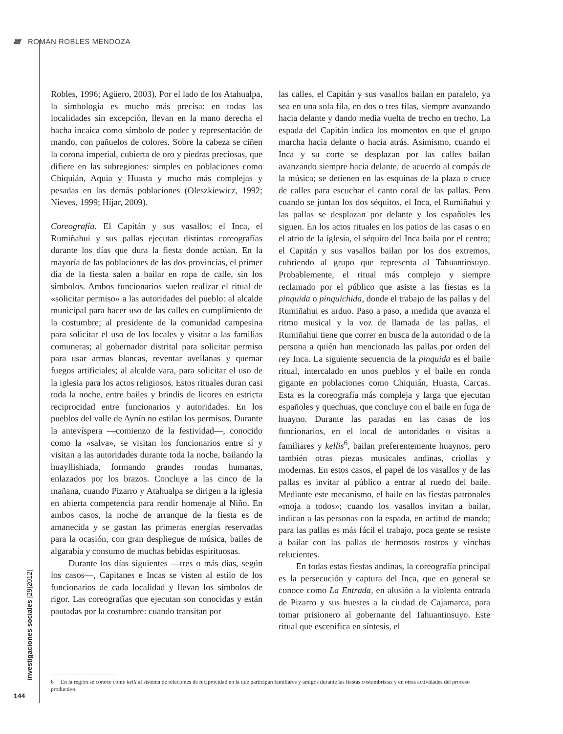////// ROMÁN ROBLES MENDOZA
Robles, 1996; Agüero, 2003). Por el lado de los Atahualpa, la simbología es mucho más precisa: en todas las localidades sin excepción, llevan en la mano derecha el hacha incaica como símbolo de poder y representación de mando, con pañuelos de colores. Sobre la cabeza se ciñen la corona imperial, cubierta de oro y piedras preciosas, que difiere en las subregiones: simples en poblaciones como Chiquián, Aquia y Huasta y mucho más complejas y pesadas en las demás poblaciones (Oleszkiewicz, 1992; Nieves, 1999; Híjar, 2009).
Coreografía. El Capitán y sus vasallos; el Inca, el Rumiñahui y sus pallas ejecutan distintas coreografías durante los días que dura la fiesta donde actúan. En la mayoría de las poblaciones de las dos provincias, el primer día de la fiesta salen a bailar en ropa de calle, sin los símbolos. Ambos funcionarios suelen realizar el ritual de «solicitar permiso» a las autoridades del pueblo: al alcalde municipal para hacer uso de las calles en cumplimiento de la costumbre; al presidente de la comunidad campesina para solicitar el uso de los locales y visitar a las familias comuneras; al gobernador distrital para solicitar permiso para usar armas blancas, reventar avellanas y quemar fuegos artificiales; al alcalde vara, para solicitar el uso de la iglesia para los actos religiosos. Estos rituales duran casi toda la noche, entre bailes y brindis de licores en estricta reciprocidad entre funcionarios y autoridades. En los pueblos del valle de Aynín no estilan los permisos. Durante la antevíspera —comienzo de la festividad—, conocido como la «salva», se visitan los funcionarios entre sí y visitan a las autoridades durante toda la noche, bailando la huayllishiada, formando grandes rondas humanas, enlazados por los brazos. Concluye a las cinco de la mañana, cuando Pizarro y Atahualpa se dirigen a la iglesia en abierta competencia para rendir homenaje al Niño. En ambos casos, la noche de arranque de la fiesta es de amanecida y se gastan las primeras energías reservadas para la ocasión, con gran despliegue de música, bailes de algarabía y consumo de muchas bebidas espirituosas.
Durante los días siguientes —tres o más días, según los casos—, Capitanes e Incas se visten al estilo de los funcionarios de cada localidad y llevan los símbolos de rigor. Las coreografías que ejecutan son conocidas y están pautadas por la costumbre: cuando transitan por
las calles, el Capitán y sus vasallos bailan en paralelo, ya sea en una sola fila, en dos o tres filas, siempre avanzando hacia delante y dando media vuelta de trecho en trecho. La espada del Capitán indica los momentos en que el grupo marcha hacia delante o hacia atrás. Asimismo, cuando el Inca y su corte se desplazan por las calles bailan avanzando siempre hacia delante, de acuerdo al compás de la música; se detienen en las esquinas de la plaza o cruce de calles para escuchar el canto coral de las pallas. Pero cuando se juntan los dos séquitos, el Inca, el Rumiñahui y las pallas se desplazan por delante y los españoles les siguen. En los actos rituales en los patios de las casas o en el atrio de la iglesia, el séquito del Inca baila por el centro; el Capitán y sus vasallos bailan por los dos extremos, cubriendo al grupo que representa al Tahuantinsuyo. Probablemente, el ritual más complejo y siempre reclamado por el público que asiste a las fiestas es la pinquida o pinquichida, donde el trabajo de las pallas y del Rumiñahui es arduo. Paso a paso, a medida que avanza el ritmo musical y la voz de llamada de las pallas, el Rumiñahui tiene que correr en busca de la autoridad o de la persona a quién han mencionado las pallas por orden del rey Inca. La siguiente secuencia de la pinquida es el baile ritual, intercalado en unos pueblos y el baile en ronda gigante en poblaciones como Chiquián, Huasta, Carcas. Esta es la coreografía más compleja y larga que ejecutan españoles y quechuas, que concluye con el baile en fuga de huayno. Durante las paradas en las casas de los funcionarios, en el local de autoridades o visitas a familiares y kellis<sup>6</sup>, bailan preferentemente huaynos, pero también otras piezas musicales andinas, criollas y modernas. En estos casos, el papel de los vasallos y de las pallas es invitar al público a entrar al ruedo del baile. Mediante este mecanismo, el baile en las fiestas patronales «moja a todos»; cuando los vasallos invitan a bailar, indican a las personas con la espada, en actitud de mando; para las pallas es más fácil el trabajo, poca gente se resiste a bailar con las pallas de hermosos rostros y vinchas relucientes.
En todas estas fiestas andinas, la coreografía principal es la persecución y captura del Inca, que en general se conoce como La Entrada, en alusión a la violenta entrada de Pizarro y sus huestes a la ciudad de Cajamarca, para tomar prisionero al gobernante del Tahuantinsuyo. Este ritual que escenifica en síntesis, el
6 En la región se conoce como kelli al sistema de relaciones de reciprocidad en la que participan familiares y amigos durante las fiestas costumbristas y en otras actividades del proceso productivo.
investigaciones sociales |29|2012|
144